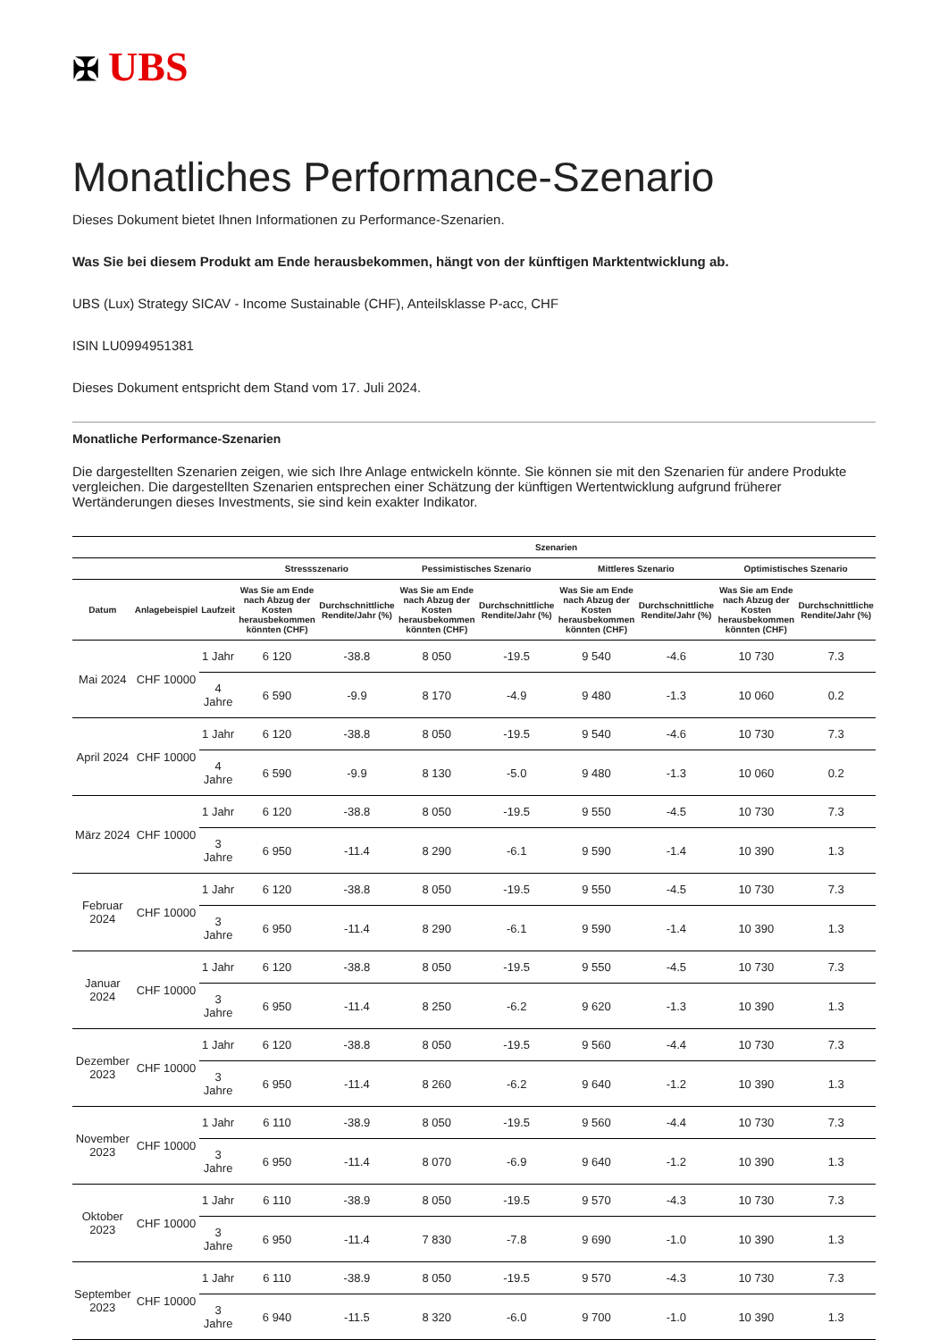✠ UBS
Monatliches Performance-Szenario
Dieses Dokument bietet Ihnen Informationen zu Performance-Szenarien.
Was Sie bei diesem Produkt am Ende herausbekommen, hängt von der künftigen Marktentwicklung ab.
UBS (Lux) Strategy SICAV - Income Sustainable (CHF), Anteilsklasse P-acc, CHF
ISIN LU0994951381
Dieses Dokument entspricht dem Stand vom 17. Juli 2024.
Monatliche Performance-Szenarien
Die dargestellten Szenarien zeigen, wie sich Ihre Anlage entwickeln könnte. Sie können sie mit den Szenarien für andere Produkte vergleichen. Die dargestellten Szenarien entsprechen einer Schätzung der künftigen Wertentwicklung aufgrund früherer Wertänderungen dieses Investments, sie sind kein exakter Indikator.
| | | | Szenarien | | | | | | | |
| --- | --- | --- | --- | --- | --- | --- | --- | --- | --- | --- |
| | | | Stressszenario | | Pessimistisches Szenario | | Mittleres Szenario | | Optimistisches Szenario | |
| Datum | Anlagebeispiel | Laufzeit | Was Sie am Ende nach Abzug der Kosten herausbekommen könnten (CHF) | Durchschnittliche Rendite/Jahr (%) | Was Sie am Ende nach Abzug der Kosten herausbekommen könnten (CHF) | Durchschnittliche Rendite/Jahr (%) | Was Sie am Ende nach Abzug der Kosten herausbekommen könnten (CHF) | Durchschnittliche Rendite/Jahr (%) | Was Sie am Ende nach Abzug der Kosten herausbekommen könnten (CHF) | Durchschnittliche Rendite/Jahr (%) |
| Mai 2024 | CHF 10000 | 1 Jahr | 6 120 | -38.8 | 8 050 | -19.5 | 9 540 | -4.6 | 10 730 | 7.3 |
| | | 4 Jahre | 6 590 | -9.9 | 8 170 | -4.9 | 9 480 | -1.3 | 10 060 | 0.2 |
| April 2024 | CHF 10000 | 1 Jahr | 6 120 | -38.8 | 8 050 | -19.5 | 9 540 | -4.6 | 10 730 | 7.3 |
| | | 4 Jahre | 6 590 | -9.9 | 8 130 | -5.0 | 9 480 | -1.3 | 10 060 | 0.2 |
| März 2024 | CHF 10000 | 1 Jahr | 6 120 | -38.8 | 8 050 | -19.5 | 9 550 | -4.5 | 10 730 | 7.3 |
| | | 3 Jahre | 6 950 | -11.4 | 8 290 | -6.1 | 9 590 | -1.4 | 10 390 | 1.3 |
| Februar 2024 | CHF 10000 | 1 Jahr | 6 120 | -38.8 | 8 050 | -19.5 | 9 550 | -4.5 | 10 730 | 7.3 |
| | | 3 Jahre | 6 950 | -11.4 | 8 290 | -6.1 | 9 590 | -1.4 | 10 390 | 1.3 |
| Januar 2024 | CHF 10000 | 1 Jahr | 6 120 | -38.8 | 8 050 | -19.5 | 9 550 | -4.5 | 10 730 | 7.3 |
| | | 3 Jahre | 6 950 | -11.4 | 8 250 | -6.2 | 9 620 | -1.3 | 10 390 | 1.3 |
| Dezember 2023 | CHF 10000 | 1 Jahr | 6 120 | -38.8 | 8 050 | -19.5 | 9 560 | -4.4 | 10 730 | 7.3 |
| | | 3 Jahre | 6 950 | -11.4 | 8 260 | -6.2 | 9 640 | -1.2 | 10 390 | 1.3 |
| November 2023 | CHF 10000 | 1 Jahr | 6 110 | -38.9 | 8 050 | -19.5 | 9 560 | -4.4 | 10 730 | 7.3 |
| | | 3 Jahre | 6 950 | -11.4 | 8 070 | -6.9 | 9 640 | -1.2 | 10 390 | 1.3 |
| Oktober 2023 | CHF 10000 | 1 Jahr | 6 110 | -38.9 | 8 050 | -19.5 | 9 570 | -4.3 | 10 730 | 7.3 |
| | | 3 Jahre | 6 950 | -11.4 | 7 830 | -7.8 | 9 690 | -1.0 | 10 390 | 1.3 |
| September 2023 | CHF 10000 | 1 Jahr | 6 110 | -38.9 | 8 050 | -19.5 | 9 570 | -4.3 | 10 730 | 7.3 |
| | | 3 Jahre | 6 940 | -11.5 | 8 320 | -6.0 | 9 700 | -1.0 | 10 390 | 1.3 |